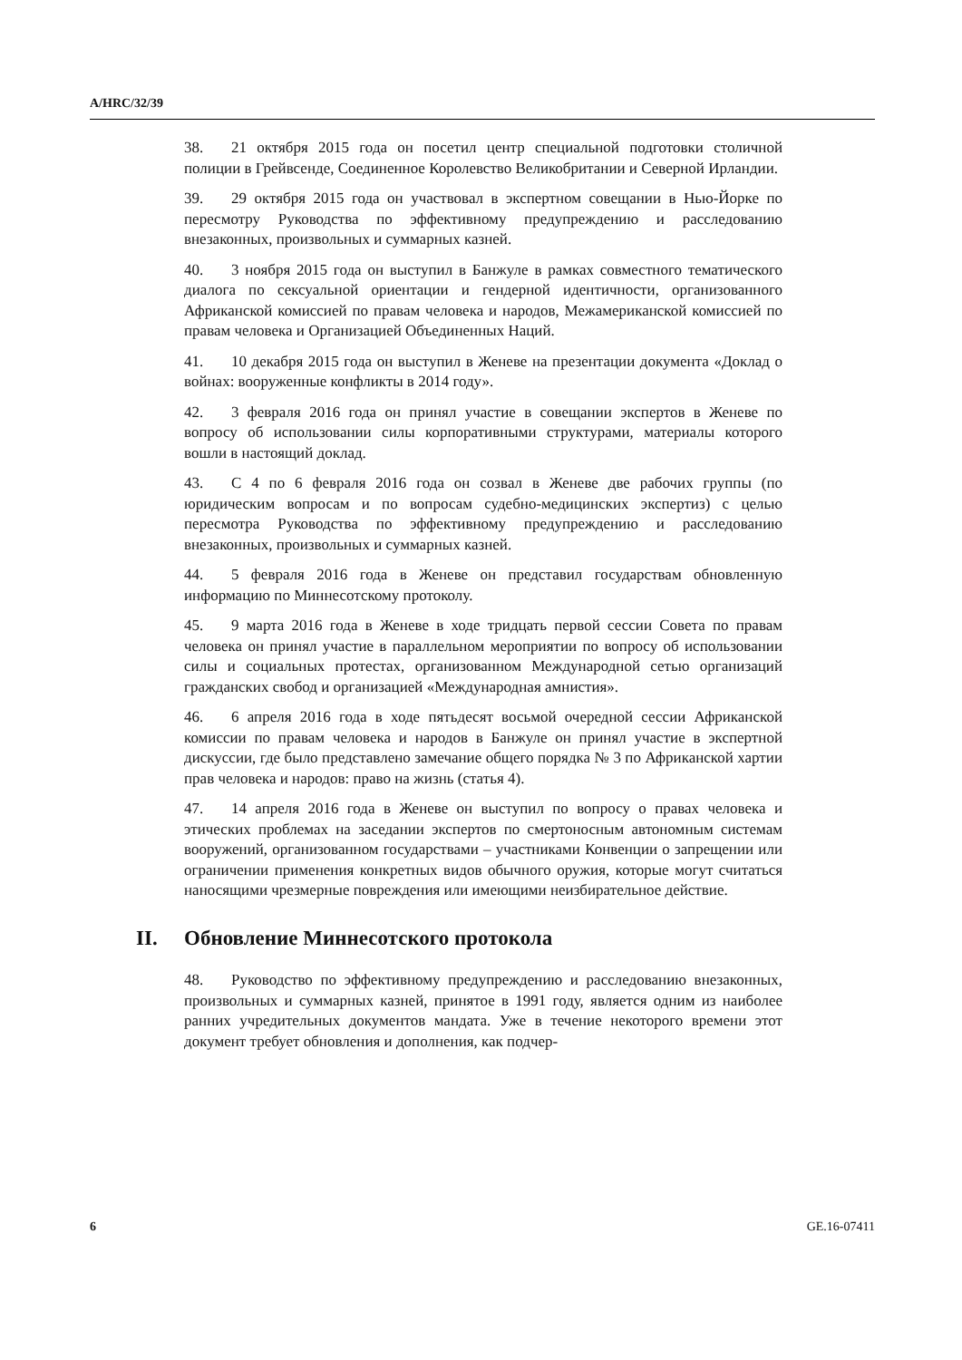A/HRC/32/39
38. 21 октября 2015 года он посетил центр специальной подготовки столичной полиции в Грейвсенде, Соединенное Королевство Великобритании и Северной Ирландии.
39. 29 октября 2015 года он участвовал в экспертном совещании в Нью-Йорке по пересмотру Руководства по эффективному предупреждению и расследованию внезаконных, произвольных и суммарных казней.
40. 3 ноября 2015 года он выступил в Банжуле в рамках совместного тематического диалога по сексуальной ориентации и гендерной идентичности, организованного Африканской комиссией по правам человека и народов, Межамериканской комиссией по правам человека и Организацией Объединенных Наций.
41. 10 декабря 2015 года он выступил в Женеве на презентации документа «Доклад о войнах: вооруженные конфликты в 2014 году».
42. 3 февраля 2016 года он принял участие в совещании экспертов в Женеве по вопросу об использовании силы корпоративными структурами, материалы которого вошли в настоящий доклад.
43. С 4 по 6 февраля 2016 года он созвал в Женеве две рабочих группы (по юридическим вопросам и по вопросам судебно-медицинских экспертиз) с целью пересмотра Руководства по эффективному предупреждению и расследованию внезаконных, произвольных и суммарных казней.
44. 5 февраля 2016 года в Женеве он представил государствам обновленную информацию по Миннесотскому протоколу.
45. 9 марта 2016 года в Женеве в ходе тридцать первой сессии Совета по правам человека он принял участие в параллельном мероприятии по вопросу об использовании силы и социальных протестах, организованном Международной сетью организаций гражданских свобод и организацией «Международная амнистия».
46. 6 апреля 2016 года в ходе пятьдесят восьмой очередной сессии Африканской комиссии по правам человека и народов в Банжуле он принял участие в экспертной дискуссии, где было представлено замечание общего порядка № 3 по Африканской хартии прав человека и народов: право на жизнь (статья 4).
47. 14 апреля 2016 года в Женеве он выступил по вопросу о правах человека и этических проблемах на заседании экспертов по смертоносным автономным системам вооружений, организованном государствами – участниками Конвенции о запрещении или ограничении применения конкретных видов обычного оружия, которые могут считаться наносящими чрезмерные повреждения или имеющими неизбирательное действие.
II. Обновление Миннесотского протокола
48. Руководство по эффективному предупреждению и расследованию внезаконных, произвольных и суммарных казней, принятое в 1991 году, является одним из наиболее ранних учредительных документов мандата. Уже в течение некоторого времени этот документ требует обновления и дополнения, как подчер-
6 GE.16-07411